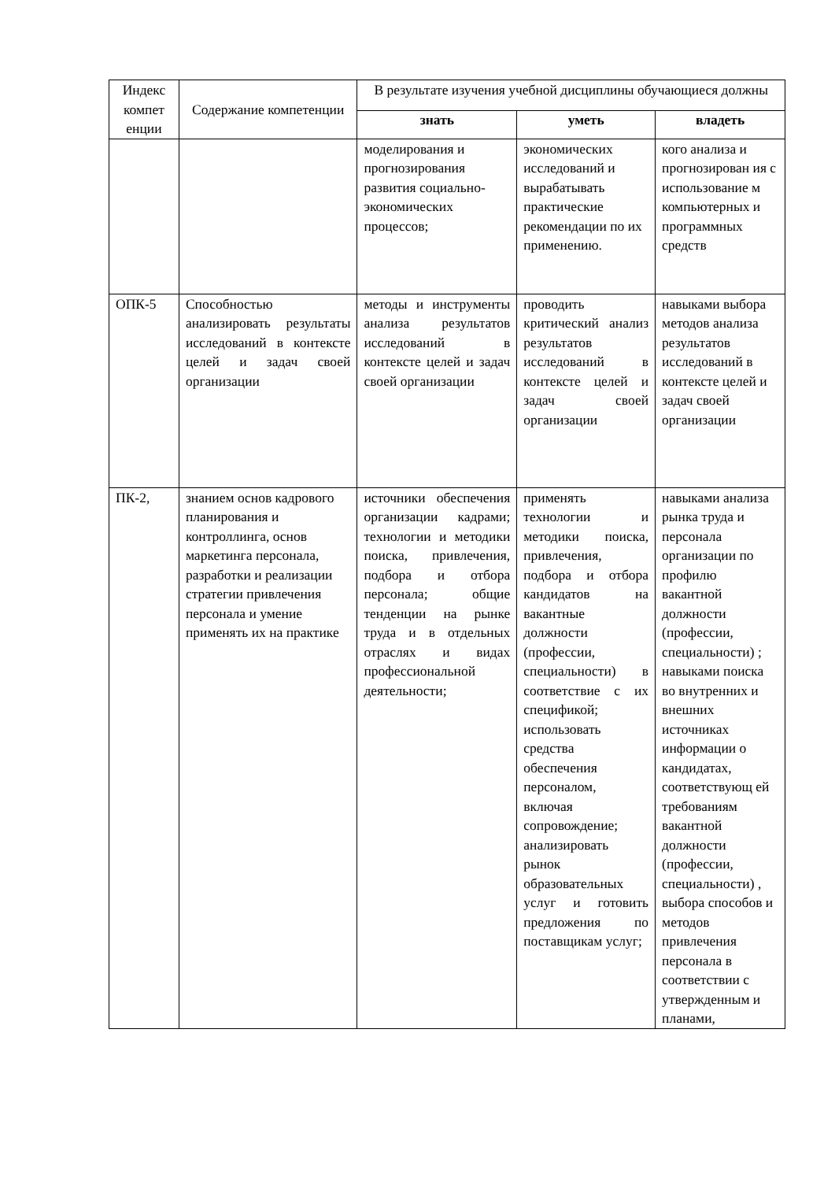| Индекс компет енции | Содержание компетенции | В результате изучения учебной дисциплины обучающиеся должны | | |
| --- | --- | --- | --- | --- |
| | | знать | уметь | владеть |
| | | моделирования и прогнозирования развития социально-экономических процессов; | экономических исследований и вырабатывать практические рекомендации по их применению. | кого анализа и прогнозирован ия с использование м компьютерных и программных средств |
| ОПК-5 | Способностью анализировать результаты исследований в контексте целей и задач своей организации | методы и инструменты анализа результатов исследований в контексте целей и задач своей организации | проводить критический анализ результатов исследований в контексте целей и задач своей организации | навыками выбора методов анализа результатов исследований в контексте целей и задач своей организации |
| ПК-2, | знанием основ кадрового планирования и контроллинга, основ маркетинга персонала, разработки и реализации стратегии привлечения персонала и умение применять их на практике | источники обеспечения организации кадрами; технологии и методики поиска, привлечения, подбора и отбора персонала; общие тенденции на рынке труда и в отдельных отраслях и видах профессиональной деятельности; | применять технологии и методики поиска, привлечения, подбора и отбора кандидатов на вакантные должности (профессии, специальности) в соответствие с их спецификой; использовать средства обеспечения персоналом, включая сопровождение; анализировать рынок образовательных услуг и готовить предложения по поставщикам услуг; | навыками анализа рынка труда и персонала организации по профилю вакантной должности (профессии, специальности) ; навыками поиска во внутренних и внешних источниках информации о кандидатах, соответствующ ей требованиям вакантной должности (профессии, специальности) , выбора способов и методов привлечения персонала в соответствии с утвержденным и планами, |